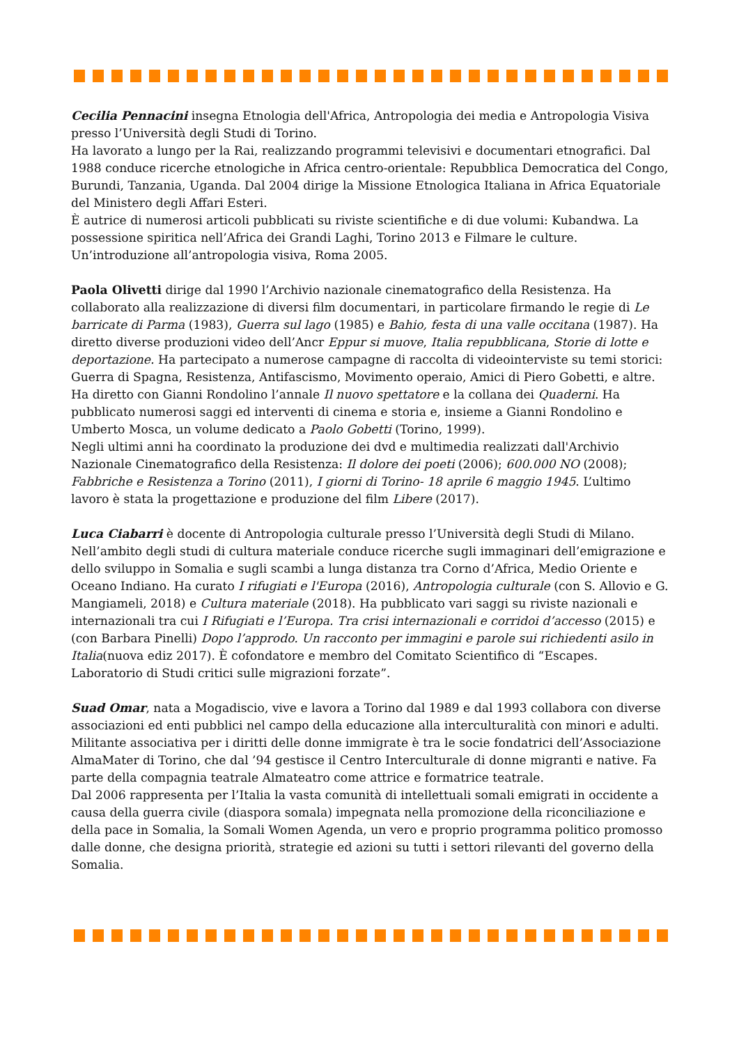Cecilia Pennacini insegna Etnologia dell'Africa, Antropologia dei media e Antropologia Visiva presso l’Università degli Studi di Torino.
Ha lavorato a lungo per la Rai, realizzando programmi televisivi e documentari etnografici. Dal 1988 conduce ricerche etnologiche in Africa centro-orientale: Repubblica Democratica del Congo, Burundi, Tanzania, Uganda. Dal 2004 dirige la Missione Etnologica Italiana in Africa Equatoriale del Ministero degli Affari Esteri.
È autrice di numerosi articoli pubblicati su riviste scientifiche e di due volumi: Kubandwa. La possessione spiritica nell’Africa dei Grandi Laghi, Torino 2013 e Filmare le culture. Un’introduzione all’antropologia visiva, Roma 2005.
Paola Olivetti dirige dal 1990 l’Archivio nazionale cinematografico della Resistenza. Ha collaborato alla realizzazione di diversi film documentari, in particolare firmando le regie di Le barricate di Parma (1983), Guerra sul lago (1985) e Bahio, festa di una valle occitana (1987). Ha diretto diverse produzioni video dell’Ancr Eppur si muove, Italia repubblicana, Storie di lotte e deportazione. Ha partecipato a numerose campagne di raccolta di videointerviste su temi storici: Guerra di Spagna, Resistenza, Antifascismo, Movimento operaio, Amici di Piero Gobetti, e altre. Ha diretto con Gianni Rondolino l’annale Il nuovo spettatore e la collana dei Quaderni. Ha pubblicato numerosi saggi ed interventi di cinema e storia e, insieme a Gianni Rondolino e Umberto Mosca, un volume dedicato a Paolo Gobetti (Torino, 1999).
Negli ultimi anni ha coordinato la produzione dei dvd e multimedia realizzati dall'Archivio Nazionale Cinematografico della Resistenza: Il dolore dei poeti (2006); 600.000 NO (2008); Fabbriche e Resistenza a Torino (2011), I giorni di Torino- 18 aprile 6 maggio 1945. L’ultimo lavoro è stata la progettazione e produzione del film Libere (2017).
Luca Ciabarri è docente di Antropologia culturale presso l’Università degli Studi di Milano. Nell’ambito degli studi di cultura materiale conduce ricerche sugli immaginari dell’emigrazione e dello sviluppo in Somalia e sugli scambi a lunga distanza tra Corno d’Africa, Medio Oriente e Oceano Indiano. Ha curato I rifugiati e l'Europa (2016), Antropologia culturale (con S. Allovio e G. Mangiameli, 2018) e Cultura materiale (2018). Ha pubblicato vari saggi su riviste nazionali e internazionali tra cui I Rifugiati e l’Europa. Tra crisi internazionali e corridoi d’accesso (2015) e (con Barbara Pinelli) Dopo l’approdo. Un racconto per immagini e parole sui richiedenti asilo in Italia(nuova ediz 2017). È cofondatore e membro del Comitato Scientifico di “Escapes. Laboratorio di Studi critici sulle migrazioni forzate”.
Suad Omar, nata a Mogadiscio, vive e lavora a Torino dal 1989 e dal 1993 collabora con diverse associazioni ed enti pubblici nel campo della educazione alla interculturalità con minori e adulti. Militante associativa per i diritti delle donne immigrate è tra le socie fondatrici dell’Associazione AlmaMater di Torino, che dal ’94 gestisce il Centro Interculturale di donne migranti e native. Fa parte della compagnia teatrale Almateatro come attrice e formatrice teatrale.
Dal 2006 rappresenta per l’Italia la vasta comunità di intellettuali somali emigrati in occidente a causa della guerra civile (diaspora somala) impegnata nella promozione della riconciliazione e della pace in Somalia, la Somali Women Agenda, un vero e proprio programma politico promosso dalle donne, che designa priorità, strategie ed azioni su tutti i settori rilevanti del governo della Somalia.